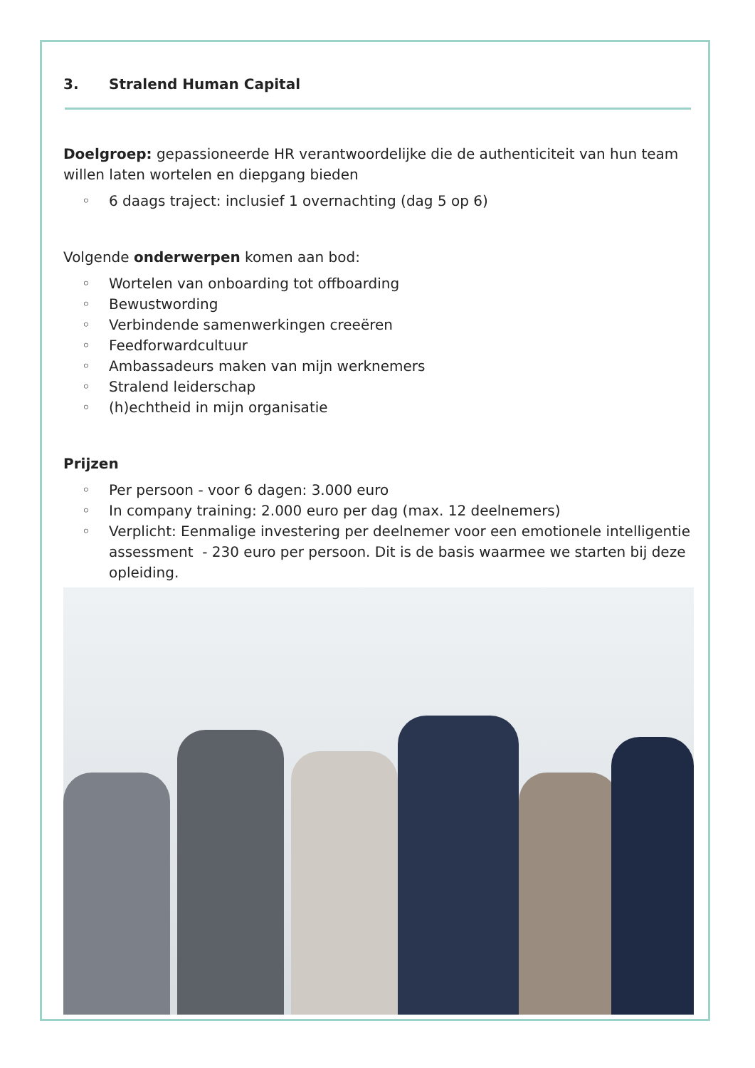3. Stralend Human Capital
Doelgroep: gepassioneerde HR verantwoordelijke die de authenticiteit van hun team willen laten wortelen en diepgang bieden
◦ 6 daags traject: inclusief 1 overnachting (dag 5 op 6)
Volgende onderwerpen komen aan bod:
◦ Wortelen van onboarding tot offboarding
◦ Bewustwording
◦ Verbindende samenwerkingen creeëren
◦ Feedforwardcultuur
◦ Ambassadeurs maken van mijn werknemers
◦ Stralend leiderschap
◦ (h)echtheid in mijn organisatie
Prijzen
◦ Per persoon - voor 6 dagen: 3.000 euro
◦ In company training: 2.000 euro per dag (max. 12 deelnemers)
◦ Verplicht: Eenmalige investering per deelnemer voor een emotionele intelligentie assessment - 230 euro per persoon. Dit is de basis waarmee we starten bij deze opleiding.